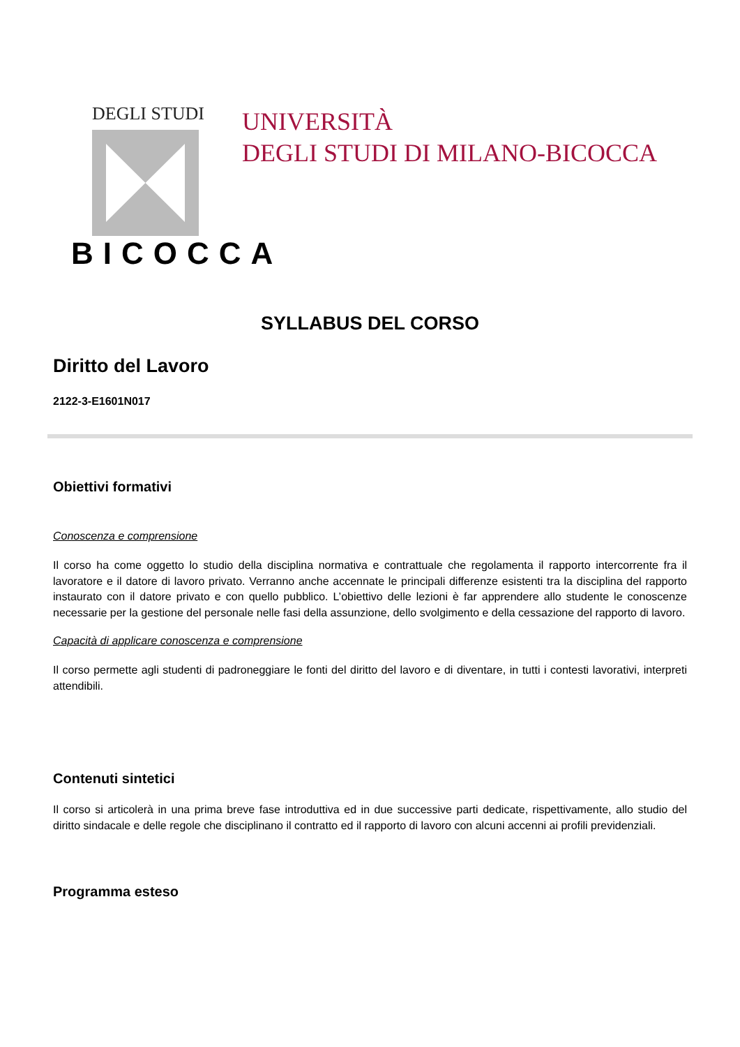DEGLI STUDI
BICOCCA
UNIVERSITÀ
DEGLI STUDI DI MILANO-BICOCCA
SYLLABUS DEL CORSO
Diritto del Lavoro
2122-3-E1601N017
Obiettivi formativi
Conoscenza e comprensione
Il corso ha come oggetto lo studio della disciplina normativa e contrattuale che regolamenta il rapporto intercorrente fra il lavoratore e il datore di lavoro privato. Verranno anche accennate le principali differenze esistenti tra la disciplina del rapporto instaurato con il datore privato e con quello pubblico. L’obiettivo delle lezioni è far apprendere allo studente le conoscenze necessarie per la gestione del personale nelle fasi della assunzione, dello svolgimento e della cessazione del rapporto di lavoro.
Capacità di applicare conoscenza e comprensione
Il corso permette agli studenti di padroneggiare le fonti del diritto del lavoro e di diventare, in tutti i contesti lavorativi, interpreti attendibili.
Contenuti sintetici
Il corso si articolerà in una prima breve fase introduttiva ed in due successive parti dedicate, rispettivamente, allo studio del diritto sindacale e delle regole che disciplinano il contratto ed il rapporto di lavoro con alcuni accenni ai profili previdenziali.
Programma esteso